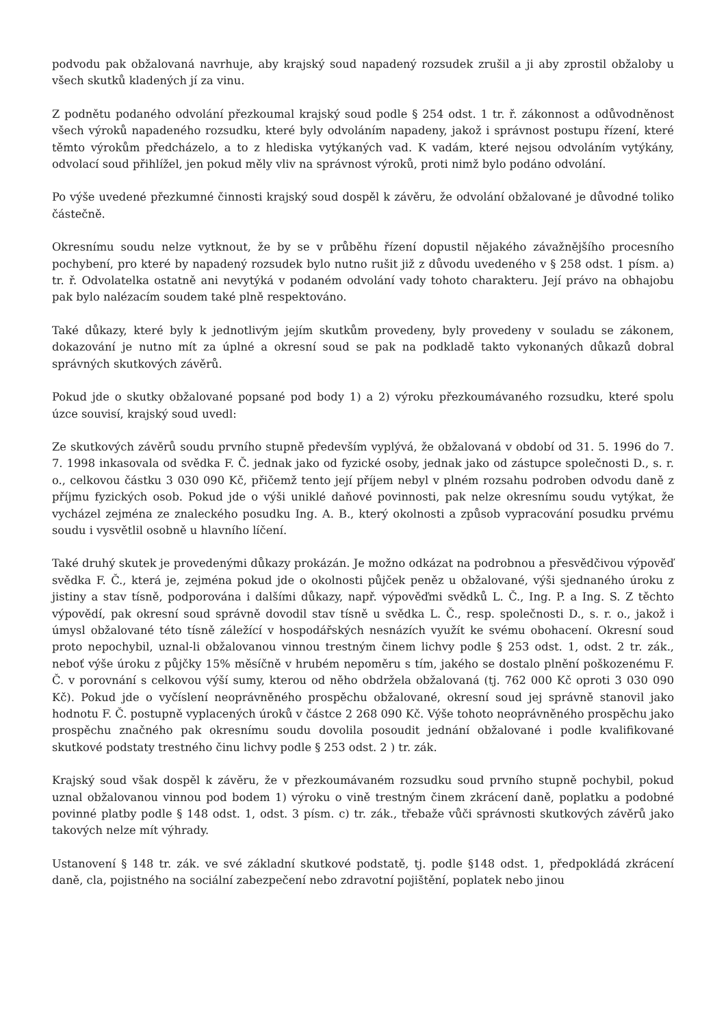podvodu pak obžalovaná navrhuje, aby krajský soud napadený rozsudek zrušil a ji aby zprostil obžaloby u všech skutků kladených jí za vinu.
Z podnětu podaného odvolání přezkoumal krajský soud podle § 254 odst. 1 tr. ř. zákonnost a odůvodněnost všech výroků napadeného rozsudku, které byly odvoláním napadeny, jakož i správnost postupu řízení, které těmto výrokům předcházelo, a to z hlediska vytýkaných vad. K vadám, které nejsou odvoláním vytýkány, odvolací soud přihlížel, jen pokud měly vliv na správnost výroků, proti nimž bylo podáno odvolání.
Po výše uvedené přezkumné činnosti krajský soud dospěl k závěru, že odvolání obžalované je důvodné toliko částečně.
Okresnímu soudu nelze vytknout, že by se v průběhu řízení dopustil nějakého závažnějšího procesního pochybení, pro které by napadený rozsudek bylo nutno rušit již z důvodu uvedeného v § 258 odst. 1 písm. a) tr. ř. Odvolatelka ostatně ani nevytýká v podaném odvolání vady tohoto charakteru. Její právo na obhajobu pak bylo nalézacím soudem také plně respektováno.
Také důkazy, které byly k jednotlivým jejím skutkům provedeny, byly provedeny v souladu se zákonem, dokazování je nutno mít za úplné a okresní soud se pak na podkladě takto vykonaných důkazů dobral správných skutkových závěrů.
Pokud jde o skutky obžalované popsané pod body 1) a 2) výroku přezkoumávaného rozsudku, které spolu úzce souvisí, krajský soud uvedl:
Ze skutkových závěrů soudu prvního stupně především vyplývá, že obžalovaná v období od 31. 5. 1996 do 7. 7. 1998 inkasovala od svědka F. Č. jednak jako od fyzické osoby, jednak jako od zástupce společnosti D., s. r. o., celkovou částku 3 030 090 Kč, přičemž tento její příjem nebyl v plném rozsahu podroben odvodu daně z příjmu fyzických osob. Pokud jde o výši uniklé daňové povinnosti, pak nelze okresnímu soudu vytýkat, že vycházel zejména ze znaleckého posudku Ing. A. B., který okolnosti a způsob vypracování posudku prvému soudu i vysvětlil osobně u hlavního líčení.
Také druhý skutek je provedenými důkazy prokázán. Je možno odkázat na podrobnou a přesvědčivou výpověď svědka F. Č., která je, zejména pokud jde o okolnosti půjček peněz u obžalované, výši sjednaného úroku z jistiny a stav tísně, podporována i dalšími důkazy, např. výpověďmi svědků L. Č., Ing. P. a Ing. S. Z těchto výpovědí, pak okresní soud správně dovodil stav tísně u svědka L. Č., resp. společnosti D., s. r. o., jakož i úmysl obžalované této tísně záležící v hospodářských nesnázích využít ke svému obohacení. Okresní soud proto nepochybil, uznal-li obžalovanou vinnou trestným činem lichvy podle § 253 odst. 1, odst. 2 tr. zák., neboť výše úroku z půjčky 15% měsíčně v hrubém nepoměru s tím, jakého se dostalo plnění poškozenému F. Č. v porovnání s celkovou výší sumy, kterou od něho obdržela obžalovaná (tj. 762 000 Kč oproti 3 030 090 Kč). Pokud jde o vyčíslení neoprávněného prospěchu obžalované, okresní soud jej správně stanovil jako hodnotu F. Č. postupně vyplacených úroků v částce 2 268 090 Kč. Výše tohoto neoprávněného prospěchu jako prospěchu značného pak okresnímu soudu dovolila posoudit jednání obžalované i podle kvalifikované skutkové podstaty trestného činu lichvy podle § 253 odst. 2 ) tr. zák.
Krajský soud však dospěl k závěru, že v přezkoumávaném rozsudku soud prvního stupně pochybil, pokud uznal obžalovanou vinnou pod bodem 1) výroku o vině trestným činem zkrácení daně, poplatku a podobné povinné platby podle § 148 odst. 1, odst. 3 písm. c) tr. zák., třebaže vůči správnosti skutkových závěrů jako takových nelze mít výhrady.
Ustanovení § 148 tr. zák. ve své základní skutkové podstatě, tj. podle §148 odst. 1, předpokládá zkrácení daně, cla, pojistného na sociální zabezpečení nebo zdravotní pojištění, poplatek nebo jinou